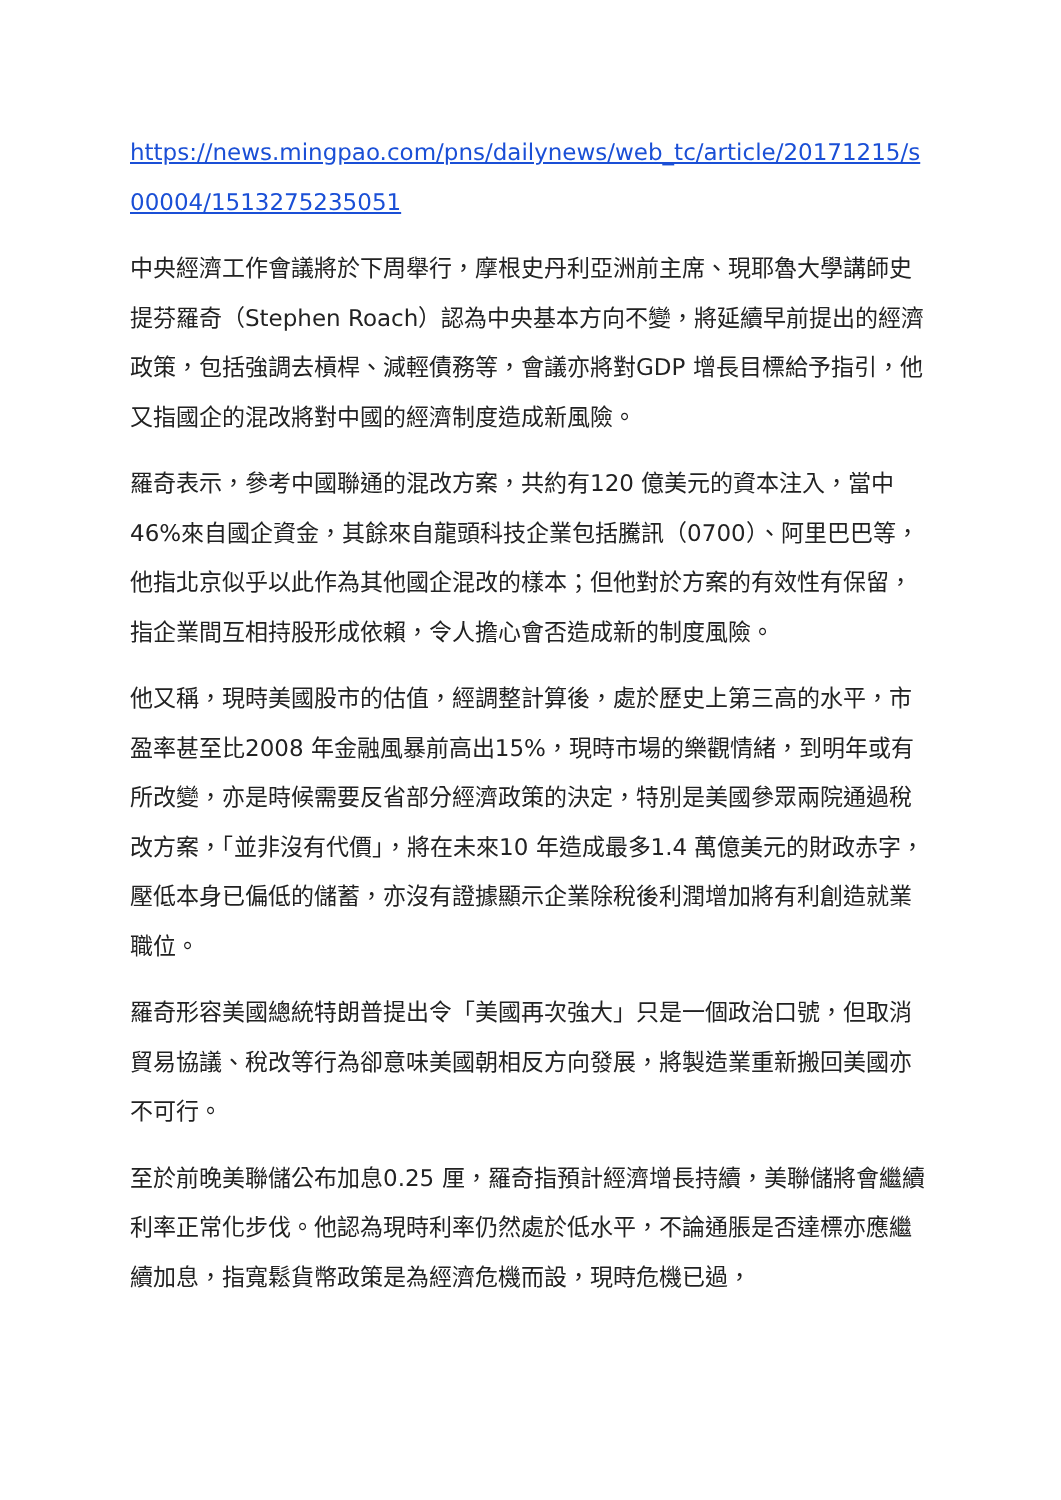https://news.mingpao.com/pns/dailynews/web_tc/article/20171215/s00004/1513275235051
中央經濟工作會議將於下周舉行，摩根史丹利亞洲前主席、現耶魯大學講師史提芬羅奇（Stephen Roach）認為中央基本方向不變，將延續早前提出的經濟政策，包括強調去槓桿、減輕債務等，會議亦將對GDP 增長目標給予指引，他又指國企的混改將對中國的經濟制度造成新風險。
羅奇表示，參考中國聯通的混改方案，共約有120 億美元的資本注入，當中46%來自國企資金，其餘來自龍頭科技企業包括騰訊（0700）、阿里巴巴等，他指北京似乎以此作為其他國企混改的樣本；但他對於方案的有效性有保留，指企業間互相持股形成依賴，令人擔心會否造成新的制度風險。
他又稱，現時美國股市的估值，經調整計算後，處於歷史上第三高的水平，市盈率甚至比2008 年金融風暴前高出15%，現時市場的樂觀情緒，到明年或有所改變，亦是時候需要反省部分經濟政策的決定，特別是美國參眾兩院通過稅改方案，「並非沒有代價」，將在未來10 年造成最多1.4 萬億美元的財政赤字，壓低本身已偏低的儲蓄，亦沒有證據顯示企業除稅後利潤增加將有利創造就業職位。
羅奇形容美國總統特朗普提出令「美國再次強大」只是一個政治口號，但取消貿易協議、稅改等行為卻意味美國朝相反方向發展，將製造業重新搬回美國亦不可行。
至於前晚美聯儲公布加息0.25 厘，羅奇指預計經濟增長持續，美聯儲將會繼續利率正常化步伐。他認為現時利率仍然處於低水平，不論通脹是否達標亦應繼續加息，指寬鬆貨幣政策是為經濟危機而設，現時危機已過，